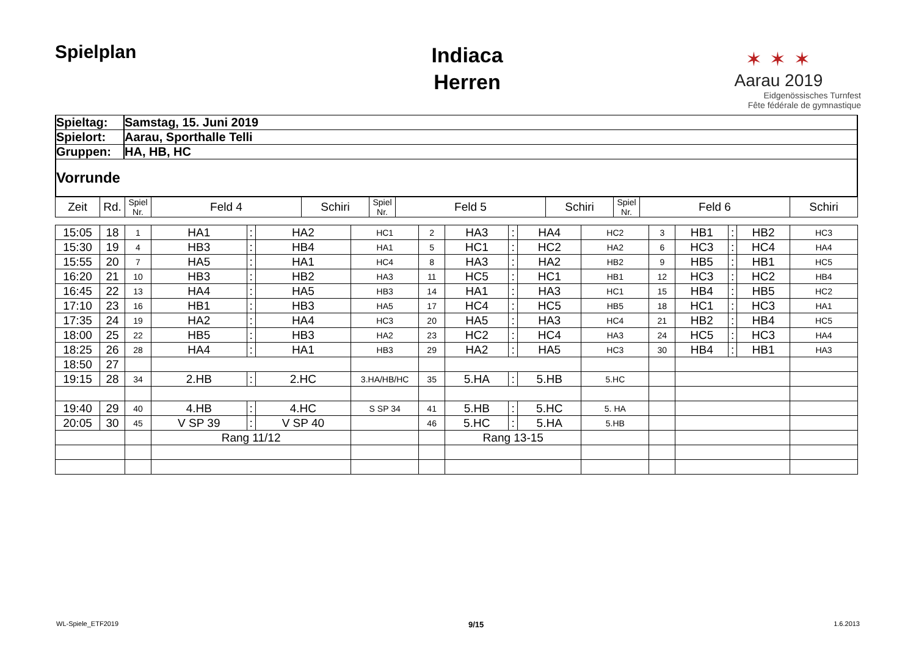Spielplan
Indiaca
Herren
✶ ✶ ✶
Aarau 2019
Eidgenössisches Turnfest
Fête fédérale de gymnastique
| Spieltag: | Samstag, 15. Juni 2019 |
| Spielort: | Aarau, Sporthalle Telli |
| Gruppen: | HA, HB, HC |
| Vorrunde | |
| Zeit | Rd. | Spiel Nr. | Feld 4 | Schiri | Spiel Nr. | Feld 5 | Schiri | Spiel Nr. | Feld 6 | Schiri |
| --- | --- | --- | --- | --- | --- | --- | --- | --- | --- | --- |
| 15:05 | 18 | 1 | HA1 | : | HA2 | HC1 | 2 | HA3 | : | HA4 | HC2 | 3 | HB1 | : | HB2 | HC3 |
| 15:30 | 19 | 4 | HB3 | : | HB4 | HA1 | 5 | HC1 | : | HC2 | HA2 | 6 | HC3 | : | HC4 | HA4 |
| 15:55 | 20 | 7 | HA5 | : | HA1 | HC4 | 8 | HA3 | : | HA2 | HB2 | 9 | HB5 | : | HB1 | HC5 |
| 16:20 | 21 | 10 | HB3 | : | HB2 | HA3 | 11 | HC5 | : | HC1 | HB1 | 12 | HC3 | : | HC2 | HB4 |
| 16:45 | 22 | 13 | HA4 | : | HA5 | HB3 | 14 | HA1 | : | HA3 | HC1 | 15 | HB4 | : | HB5 | HC2 |
| 17:10 | 23 | 16 | HB1 | : | HB3 | HA5 | 17 | HC4 | : | HC5 | HB5 | 18 | HC1 | : | HC3 | HA1 |
| 17:35 | 24 | 19 | HA2 | : | HA4 | HC3 | 20 | HA5 | : | HA3 | HC4 | 21 | HB2 | : | HB4 | HC5 |
| 18:00 | 25 | 22 | HB5 | : | HB3 | HA2 | 23 | HC2 | : | HC4 | HA3 | 24 | HC5 | : | HC3 | HA4 |
| 18:25 | 26 | 28 | HA4 | : | HA1 | HB3 | 29 | HA2 | : | HA5 | HC3 | 30 | HB4 | : | HB1 | HA3 |
| 18:50 | 27 | | | | | | | | | | | | | | | |
| 19:15 | 28 | 34 | 2.HB | : | 2.HC | 3.HA/HB/HC | 35 | 5.HA | : | 5.HB | 5.HC | | | | | |
| 19:40 | 29 | 40 | 4.HB | : | 4.HC | S SP 34 | 41 | 5.HB | : | 5.HC | 5. HA | | | | | |
| 20:05 | 30 | 45 | V SP 39 | : | V SP 40 | | 46 | 5.HC | : | 5.HA | 5.HB | | | | | |
| | | | Rang 11/12 | | | | | Rang 13-15 | | | | | | | | |
WL-Spiele_ETF2019 9/15 1.6.2013